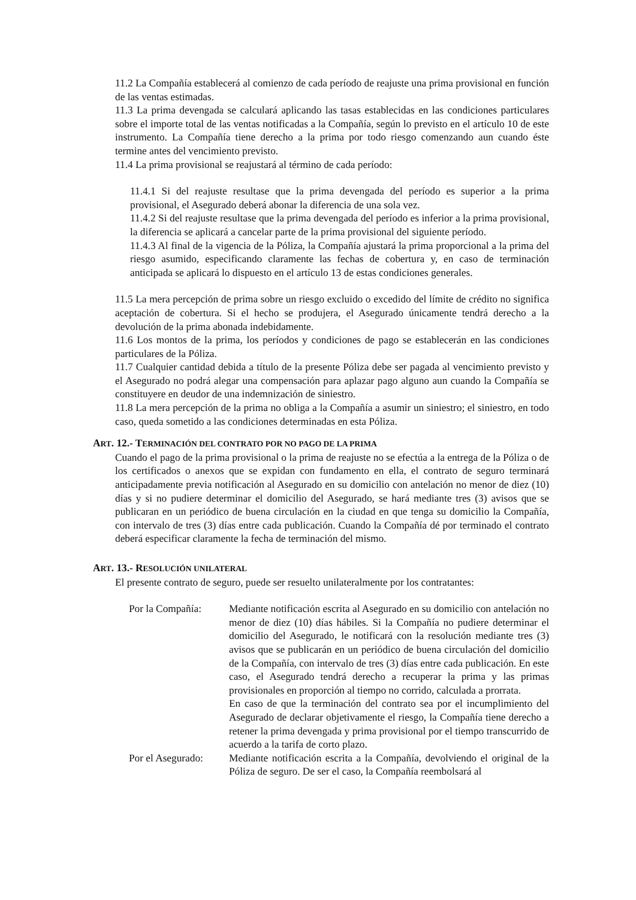11.2 La Compañía establecerá al comienzo de cada período de reajuste una prima provisional en función de las ventas estimadas.
11.3 La prima devengada se calculará aplicando las tasas establecidas en las condiciones particulares sobre el importe total de las ventas notificadas a la Compañía, según lo previsto en el artículo 10 de este instrumento. La Compañía tiene derecho a la prima por todo riesgo comenzando aun cuando éste termine antes del vencimiento previsto.
11.4 La prima provisional se reajustará al término de cada período:
11.4.1 Si del reajuste resultase que la prima devengada del período es superior a la prima provisional, el Asegurado deberá abonar la diferencia de una sola vez.
11.4.2 Si del reajuste resultase que la prima devengada del período es inferior a la prima provisional, la diferencia se aplicará a cancelar parte de la prima provisional del siguiente período.
11.4.3 Al final de la vigencia de la Póliza, la Compañía ajustará la prima proporcional a la prima del riesgo asumido, especificando claramente las fechas de cobertura y, en caso de terminación anticipada se aplicará lo dispuesto en el artículo 13 de estas condiciones generales.
11.5 La mera percepción de prima sobre un riesgo excluido o excedido del límite de crédito no significa aceptación de cobertura. Si el hecho se produjera, el Asegurado únicamente tendrá derecho a la devolución de la prima abonada indebidamente.
11.6 Los montos de la prima, los períodos y condiciones de pago se establecerán en las condiciones particulares de la Póliza.
11.7 Cualquier cantidad debida a título de la presente Póliza debe ser pagada al vencimiento previsto y el Asegurado no podrá alegar una compensación para aplazar pago alguno aun cuando la Compañía se constituyere en deudor de una indemnización de siniestro.
11.8 La mera percepción de la prima no obliga a la Compañía a asumir un siniestro; el siniestro, en todo caso, queda sometido a las condiciones determinadas en esta Póliza.
ART. 12.- TERMINACIÓN DEL CONTRATO POR NO PAGO DE LA PRIMA
Cuando el pago de la prima provisional o la prima de reajuste no se efectúa a la entrega de la Póliza o de los certificados o anexos que se expidan con fundamento en ella, el contrato de seguro terminará anticipadamente previa notificación al Asegurado en su domicilio con antelación no menor de diez (10) días y si no pudiere determinar el domicilio del Asegurado, se hará mediante tres (3) avisos que se publicaran en un periódico de buena circulación en la ciudad en que tenga su domicilio la Compañía, con intervalo de tres (3) días entre cada publicación. Cuando la Compañía dé por terminado el contrato deberá especificar claramente la fecha de terminación del mismo.
ART. 13.- RESOLUCIÓN UNILATERAL
El presente contrato de seguro, puede ser resuelto unilateralmente por los contratantes:
Por la Compañía: Mediante notificación escrita al Asegurado en su domicilio con antelación no menor de diez (10) días hábiles. Si la Compañía no pudiere determinar el domicilio del Asegurado, le notificará con la resolución mediante tres (3) avisos que se publicarán en un periódico de buena circulación del domicilio de la Compañía, con intervalo de tres (3) días entre cada publicación. En este caso, el Asegurado tendrá derecho a recuperar la prima y las primas provisionales en proporción al tiempo no corrido, calculada a prorrata.
En caso de que la terminación del contrato sea por el incumplimiento del Asegurado de declarar objetivamente el riesgo, la Compañía tiene derecho a retener la prima devengada y prima provisional por el tiempo transcurrido de acuerdo a la tarifa de corto plazo.
Por el Asegurado:
Mediante notificación escrita a la Compañía, devolviendo el original de la Póliza de seguro. De ser el caso, la Compañía reembolsará al